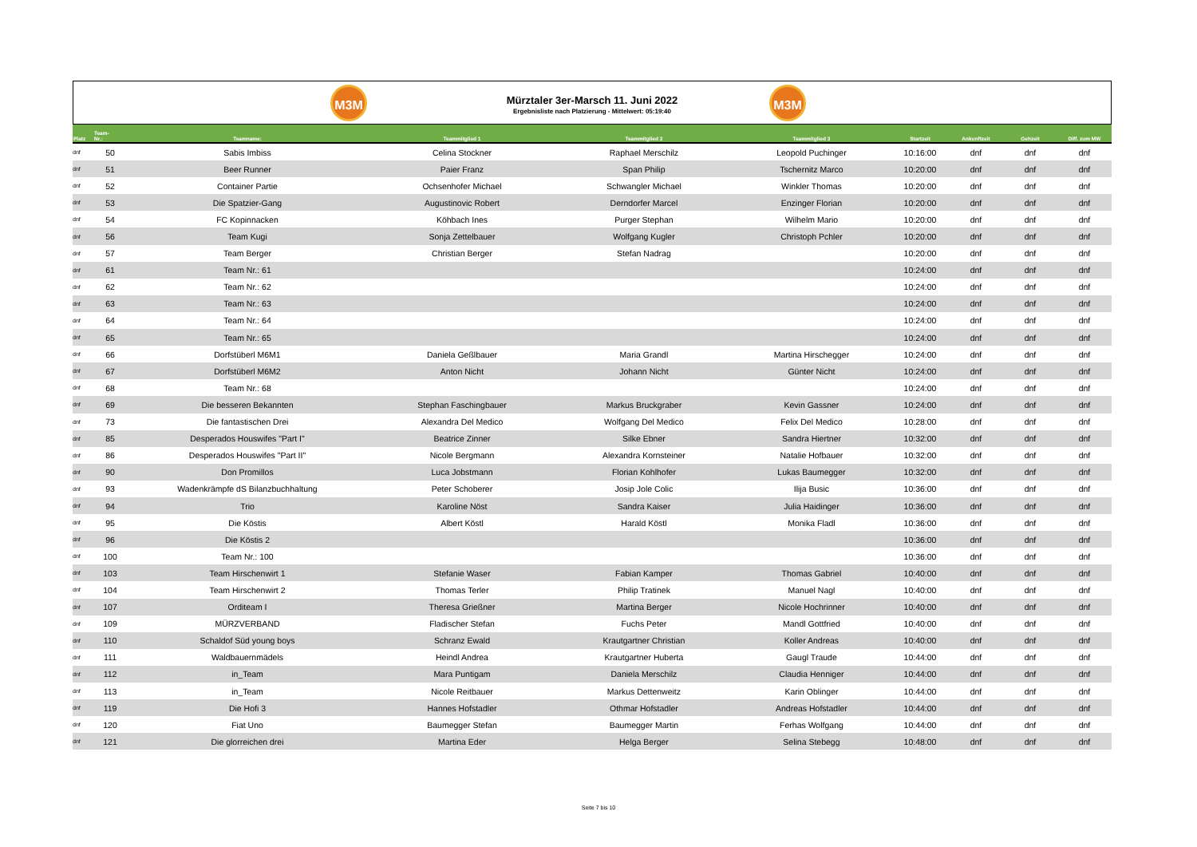M3M
Mürztaler 3er-Marsch 11. Juni 2022
Ergebnisliste nach Platzierung - Mittelwert: 05:19:40
M3M
| Platz | Team- Nr.: | Teamname: | Teammitglied 1 | Teammitglied 2 | Teammitglied 3 | Startzeit | Ankunftzeit | Gehzeit | Diff. zum MW |
| --- | --- | --- | --- | --- | --- | --- | --- | --- | --- |
| dnf | 50 | Sabis Imbiss | Celina Stockner | Raphael Merschilz | Leopold Puchinger | 10:16:00 | dnf | dnf | dnf |
| dnf | 51 | Beer Runner | Paier Franz | Span Philip | Tschernitz Marco | 10:20:00 | dnf | dnf | dnf |
| dnf | 52 | Container Partie | Ochsenhofer Michael | Schwangler Michael | Winkler Thomas | 10:20:00 | dnf | dnf | dnf |
| dnf | 53 | Die Spatzier-Gang | Augustinovic Robert | Derndorfer Marcel | Enzinger Florian | 10:20:00 | dnf | dnf | dnf |
| dnf | 54 | FC Kopinnacken | Köhbach Ines | Purger Stephan | Wilhelm Mario | 10:20:00 | dnf | dnf | dnf |
| dnf | 56 | Team Kugi | Sonja Zettelbauer | Wolfgang Kugler | Christoph Pchler | 10:20:00 | dnf | dnf | dnf |
| dnf | 57 | Team Berger | Christian Berger | Stefan Nadrag | | 10:20:00 | dnf | dnf | dnf |
| dnf | 61 | Team Nr.: 61 | | | | 10:24:00 | dnf | dnf | dnf |
| dnf | 62 | Team Nr.: 62 | | | | 10:24:00 | dnf | dnf | dnf |
| dnf | 63 | Team Nr.: 63 | | | | 10:24:00 | dnf | dnf | dnf |
| dnf | 64 | Team Nr.: 64 | | | | 10:24:00 | dnf | dnf | dnf |
| dnf | 65 | Team Nr.: 65 | | | | 10:24:00 | dnf | dnf | dnf |
| dnf | 66 | Dorfstüberl M6M1 | Daniela Geßlbauer | Maria Grandl | Martina Hirschegger | 10:24:00 | dnf | dnf | dnf |
| dnf | 67 | Dorfstüberl M6M2 | Anton Nicht | Johann Nicht | Günter Nicht | 10:24:00 | dnf | dnf | dnf |
| dnf | 68 | Team Nr.: 68 | | | | 10:24:00 | dnf | dnf | dnf |
| dnf | 69 | Die besseren Bekannten | Stephan Faschingbauer | Markus Bruckgraber | Kevin Gassner | 10:24:00 | dnf | dnf | dnf |
| dnf | 73 | Die fantastischen Drei | Alexandra Del Medico | Wolfgang Del Medico | Felix Del Medico | 10:28:00 | dnf | dnf | dnf |
| dnf | 85 | Desperados Houswifes "Part I" | Beatrice Zinner | Silke Ebner | Sandra Hiertner | 10:32:00 | dnf | dnf | dnf |
| dnf | 86 | Desperados Houswifes "Part II" | Nicole Bergmann | Alexandra Kornsteiner | Natalie Hofbauer | 10:32:00 | dnf | dnf | dnf |
| dnf | 90 | Don Promillos | Luca Jobstmann | Florian Kohlhofer | Lukas Baumegger | 10:32:00 | dnf | dnf | dnf |
| dnf | 93 | Wadenkrämpfe dS Bilanzbuchhaltung | Peter Schoberer | Josip Jole Colic | Ilija Busic | 10:36:00 | dnf | dnf | dnf |
| dnf | 94 | Trio | Karoline Nöst | Sandra Kaiser | Julia Haidinger | 10:36:00 | dnf | dnf | dnf |
| dnf | 95 | Die Köstis | Albert Köstl | Harald Köstl | Monika Fladl | 10:36:00 | dnf | dnf | dnf |
| dnf | 96 | Die Köstis 2 | | | | 10:36:00 | dnf | dnf | dnf |
| dnf | 100 | Team Nr.: 100 | | | | 10:36:00 | dnf | dnf | dnf |
| dnf | 103 | Team Hirschenwirt 1 | Stefanie Waser | Fabian Kamper | Thomas Gabriel | 10:40:00 | dnf | dnf | dnf |
| dnf | 104 | Team Hirschenwirt 2 | Thomas Terler | Philip Tratinek | Manuel Nagl | 10:40:00 | dnf | dnf | dnf |
| dnf | 107 | Orditeam I | Theresa Grießner | Martina Berger | Nicole Hochrinner | 10:40:00 | dnf | dnf | dnf |
| dnf | 109 | MÜRZVERBAND | Fladischer Stefan | Fuchs Peter | Mandl Gottfried | 10:40:00 | dnf | dnf | dnf |
| dnf | 110 | Schaldof Süd young boys | Schranz Ewald | Krautgartner Christian | Koller Andreas | 10:40:00 | dnf | dnf | dnf |
| dnf | 111 | Waldbauernmädels | Heindl Andrea | Krautgartner Huberta | Gaugl Traude | 10:44:00 | dnf | dnf | dnf |
| dnf | 112 | in_Team | Mara Puntigam | Daniela Merschilz | Claudia Henniger | 10:44:00 | dnf | dnf | dnf |
| dnf | 113 | in_Team | Nicole Reitbauer | Markus Dettenweitz | Karin Oblinger | 10:44:00 | dnf | dnf | dnf |
| dnf | 119 | Die Hofi 3 | Hannes Hofstadler | Othmar Hofstadler | Andreas Hofstadler | 10:44:00 | dnf | dnf | dnf |
| dnf | 120 | Fiat Uno | Baumegger Stefan | Baumegger Martin | Ferhas Wolfgang | 10:44:00 | dnf | dnf | dnf |
| dnf | 121 | Die glorreichen drei | Martina Eder | Helga Berger | Selina Stebegg | 10:48:00 | dnf | dnf | dnf |
Seite 7 bis 10